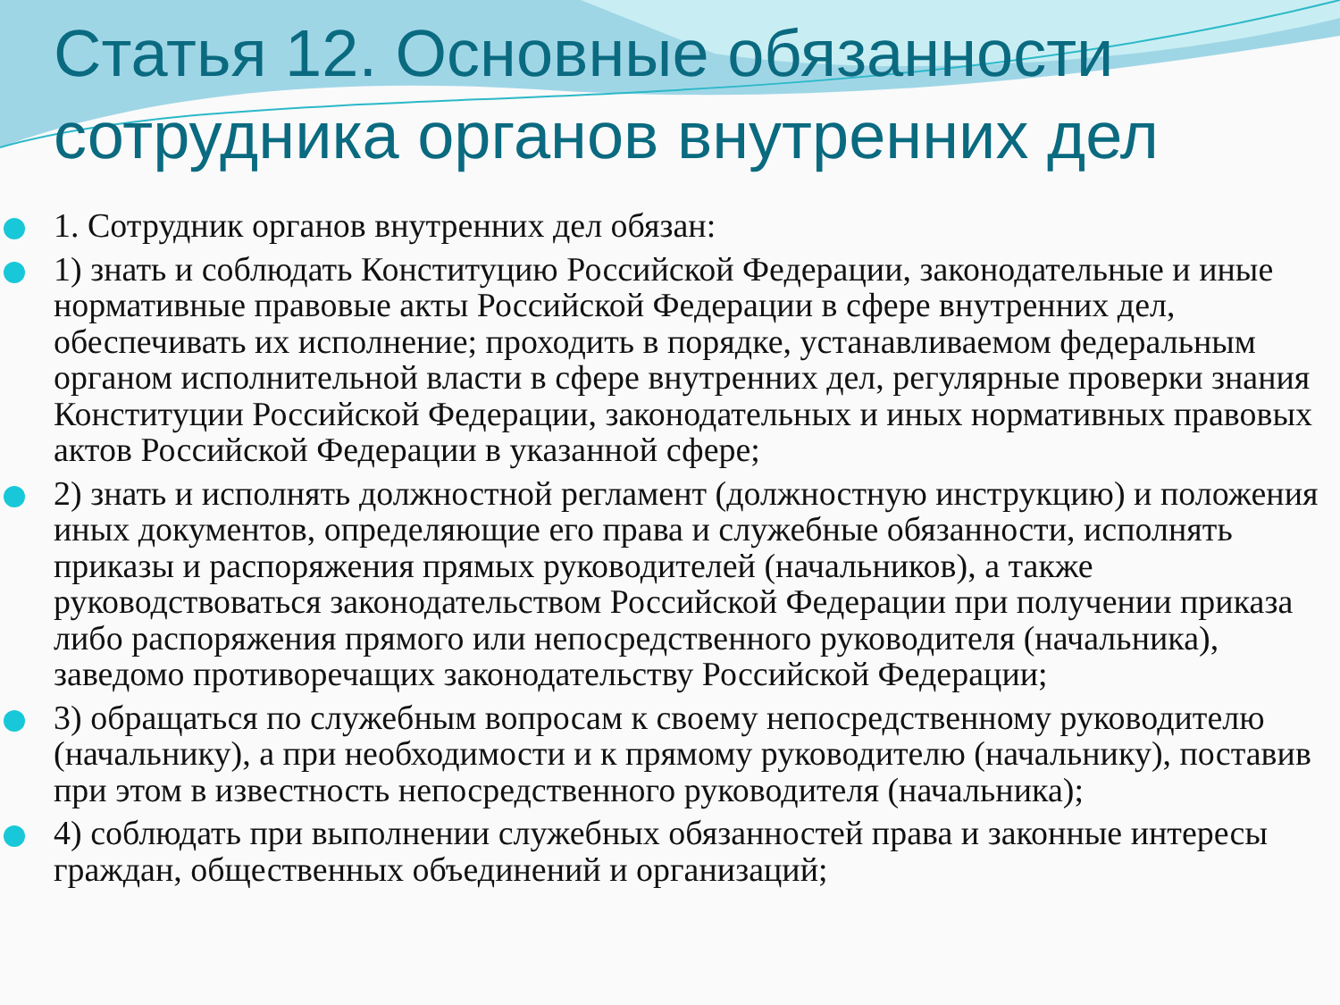Статья 12. Основные обязанности сотрудника органов внутренних дел
1. Сотрудник органов внутренних дел обязан:
1) знать и соблюдать Конституцию Российской Федерации, законодательные и иные нормативные правовые акты Российской Федерации в сфере внутренних дел, обеспечивать их исполнение; проходить в порядке, устанавливаемом федеральным органом исполнительной власти в сфере внутренних дел, регулярные проверки знания Конституции Российской Федерации, законодательных и иных нормативных правовых актов Российской Федерации в указанной сфере;
2) знать и исполнять должностной регламент (должностную инструкцию) и положения иных документов, определяющие его права и служебные обязанности, исполнять приказы и распоряжения прямых руководителей (начальников), а также руководствоваться законодательством Российской Федерации при получении приказа либо распоряжения прямого или непосредственного руководителя (начальника), заведомо противоречащих законодательству Российской Федерации;
3) обращаться по служебным вопросам к своему непосредственному руководителю (начальнику), а при необходимости и к прямому руководителю (начальнику), поставив при этом в известность непосредственного руководителя (начальника);
4) соблюдать при выполнении служебных обязанностей права и законные интересы граждан, общественных объединений и организаций;